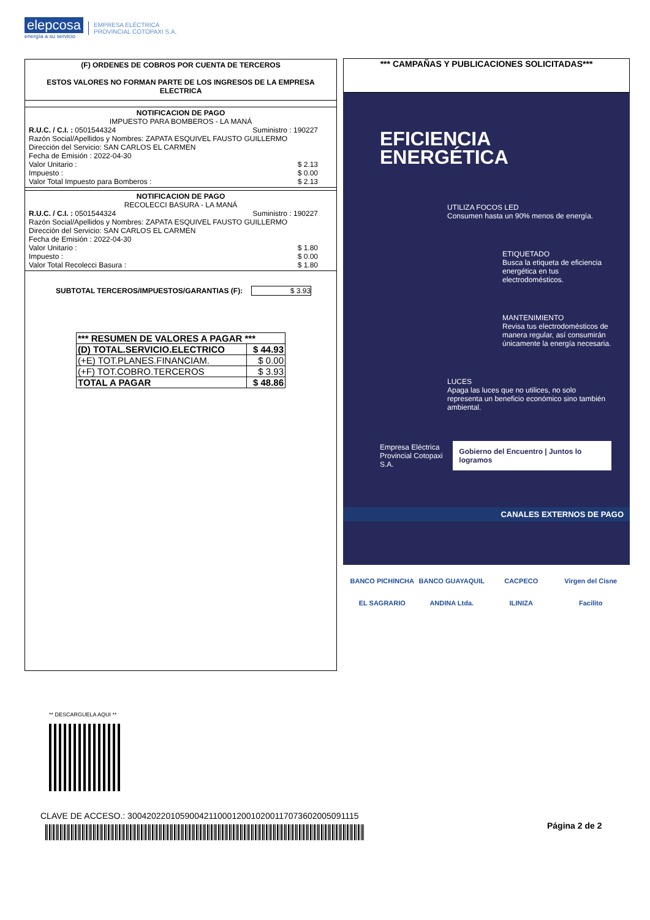elepcosa
energía a su servicio
EMPRESA ELÉCTRICA
PROVINCIAL COTOPAXI S.A.
(F) ORDENES DE COBROS POR CUENTA DE TERCEROS
ESTOS VALORES NO FORMAN PARTE DE LOS INGRESOS DE LA EMPRESA ELECTRICA
NOTIFICACION DE PAGO
IMPUESTO PARA BOMBEROS - LA MANÁ
R.U.C. / C.I. : 0501544324 Suministro : 190227
Razón Social/Apellidos y Nombres: ZAPATA ESQUIVEL FAUSTO GUILLERMO
Dirección del Servicio: SAN CARLOS EL CARMEN
Fecha de Emisión : 2022-04-30
Valor Unitario : $ 2.13
Impuesto : $ 0.00
Valor Total Impuesto para Bomberos : $ 2.13
NOTIFICACION DE PAGO
RECOLECCI BASURA - LA MANÁ
R.U.C. / C.I. : 0501544324 Suministro : 190227
Razón Social/Apellidos y Nombres: ZAPATA ESQUIVEL FAUSTO GUILLERMO
Dirección del Servicio: SAN CARLOS EL CARMEN
Fecha de Emisión : 2022-04-30
Valor Unitario : $ 1.80
Impuesto : $ 0.00
Valor Total Recolecci Basura : $ 1.80
SUBTOTAL TERCEROS/IMPUESTOS/GARANTIAS (F): $ 3.93
| *** RESUMEN DE VALORES A PAGAR *** | |
| --- | --- |
| (D) TOTAL.SERVICIO.ELECTRICO | $ 44.93 |
| (+E) TOT.PLANES.FINANCIAM. | $ 0.00 |
| (+F) TOT.COBRO.TERCEROS | $ 3.93 |
| TOTAL A PAGAR | $ 48.86 |
*** CAMPAÑAS Y PUBLICACIONES SOLICITADAS***
EFICIENCIA
ENERGÉTICA
UTILIZA FOCOS LED
Consumen hasta un 90% menos de energía.
ETIQUETADO
Busca la etiqueta de eficiencia energética en tus electrodomésticos.
MANTENIMIENTO
Revisa tus electrodomésticos de manera regular, así consumirán únicamente la energía necesaria.
LUCES
Apaga las luces que no utilices, no solo representa un beneficio económico sino también ambiental.
Empresa Eléctrica
Provincial Cotopaxi S.A. Gobierno del Encuentro | Juntos lo logramos
CANALES EXTERNOS DE PAGO
BANCO PICHINCHA BANCO GUAYAQUIL CACPECO Virgen del Cisne EL SAGRARIO ANDINA Ltda. ILINIZA Facilito
** DESCARGUELA AQUI **
CLAVE DE ACCESO.: 3004202201059004211000120010200117073602005091115
Página 2 de 2